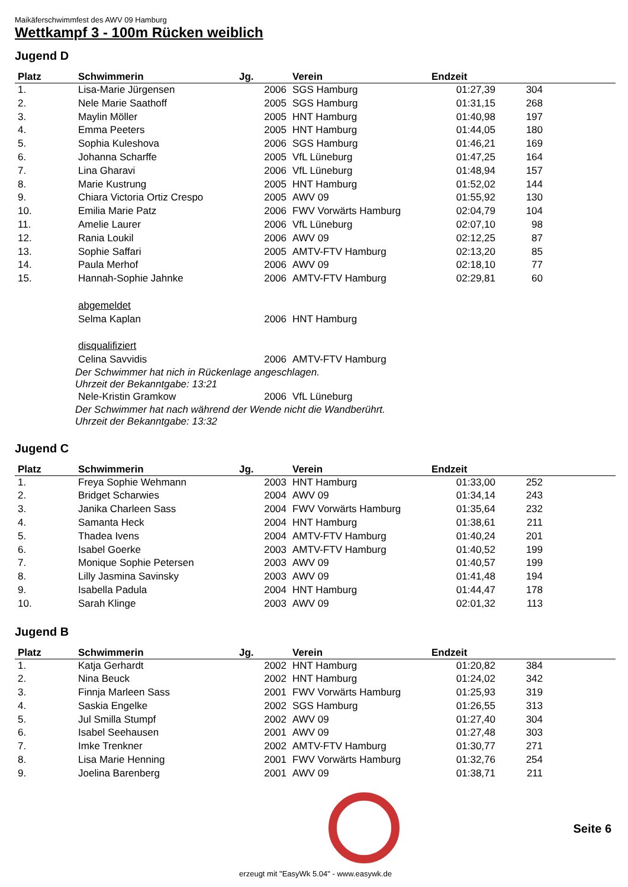Maikäferschwimmfest des AWV 09 Hamburg
Wettkampf 3 - 100m Rücken weiblich
Jugend D
| Platz | Schwimmerin | Jg. | Verein | Endzeit | | |
| --- | --- | --- | --- | --- | --- | --- |
| 1. | Lisa-Marie Jürgensen | 2006 | SGS Hamburg | 01:27,39 | 304 | |
| 2. | Nele Marie Saathoff | 2005 | SGS Hamburg | 01:31,15 | 268 | |
| 3. | Maylin Möller | 2005 | HNT Hamburg | 01:40,98 | 197 | |
| 4. | Emma Peeters | 2005 | HNT Hamburg | 01:44,05 | 180 | |
| 5. | Sophia Kuleshova | 2006 | SGS Hamburg | 01:46,21 | 169 | |
| 6. | Johanna Scharffe | 2005 | VfL Lüneburg | 01:47,25 | 164 | |
| 7. | Lina Gharavi | 2006 | VfL Lüneburg | 01:48,94 | 157 | |
| 8. | Marie Kustrung | 2005 | HNT Hamburg | 01:52,02 | 144 | |
| 9. | Chiara Victoria Ortiz Crespo | 2005 | AWV 09 | 01:55,92 | 130 | |
| 10. | Emilia Marie Patz | 2006 | FWV Vorwärts Hamburg | 02:04,79 | 104 | |
| 11. | Amelie Laurer | 2006 | VfL Lüneburg | 02:07,10 | 98 | |
| 12. | Rania Loukil | 2006 | AWV 09 | 02:12,25 | 87 | |
| 13. | Sophie Saffari | 2005 | AMTV-FTV Hamburg | 02:13,20 | 85 | |
| 14. | Paula Merhof | 2006 | AWV 09 | 02:18,10 | 77 | |
| 15. | Hannah-Sophie Jahnke | 2006 | AMTV-FTV Hamburg | 02:29,81 | 60 | |
| | abgemeldet | | | | | |
| | Selma Kaplan | 2006 | HNT Hamburg | | | |
| | disqualifiziert | | | | | |
| | Celina Savvidis | 2006 | AMTV-FTV Hamburg | | | |
| | Der Schwimmer hat nich in Rückenlage angeschlagen. Uhrzeit der Bekanntgabe: 13:21 | | | | | |
| | Nele-Kristin Gramkow | 2006 | VfL Lüneburg | | | |
| | Der Schwimmer hat nach während der Wende nicht die Wandberührt. Uhrzeit der Bekanntgabe: 13:32 | | | | | |
Jugend C
| Platz | Schwimmerin | Jg. | Verein | Endzeit | | |
| --- | --- | --- | --- | --- | --- | --- |
| 1. | Freya Sophie Wehmann | 2003 | HNT Hamburg | 01:33,00 | 252 | |
| 2. | Bridget Scharwies | 2004 | AWV 09 | 01:34,14 | 243 | |
| 3. | Janika Charleen Sass | 2004 | FWV Vorwärts Hamburg | 01:35,64 | 232 | |
| 4. | Samanta Heck | 2004 | HNT Hamburg | 01:38,61 | 211 | |
| 5. | Thadea Ivens | 2004 | AMTV-FTV Hamburg | 01:40,24 | 201 | |
| 6. | Isabel Goerke | 2003 | AMTV-FTV Hamburg | 01:40,52 | 199 | |
| 7. | Monique Sophie Petersen | 2003 | AWV 09 | 01:40,57 | 199 | |
| 8. | Lilly Jasmina Savinsky | 2003 | AWV 09 | 01:41,48 | 194 | |
| 9. | Isabella Padula | 2004 | HNT Hamburg | 01:44,47 | 178 | |
| 10. | Sarah Klinge | 2003 | AWV 09 | 02:01,32 | 113 | |
Jugend B
| Platz | Schwimmerin | Jg. | Verein | Endzeit | | |
| --- | --- | --- | --- | --- | --- | --- |
| 1. | Katja Gerhardt | 2002 | HNT Hamburg | 01:20,82 | 384 | |
| 2. | Nina Beuck | 2002 | HNT Hamburg | 01:24,02 | 342 | |
| 3. | Finnja Marleen Sass | 2001 | FWV Vorwärts Hamburg | 01:25,93 | 319 | |
| 4. | Saskia Engelke | 2002 | SGS Hamburg | 01:26,55 | 313 | |
| 5. | Jul Smilla Stumpf | 2002 | AWV 09 | 01:27,40 | 304 | |
| 6. | Isabel Seehausen | 2001 | AWV 09 | 01:27,48 | 303 | |
| 7. | Imke Trenkner | 2002 | AMTV-FTV Hamburg | 01:30,77 | 271 | |
| 8. | Lisa Marie Henning | 2001 | FWV Vorwärts Hamburg | 01:32,76 | 254 | |
| 9. | Joelina Barenberg | 2001 | AWV 09 | 01:38,71 | 211 | |
Seite 6
erzeugt mit "EasyWk 5.04" - www.easywk.de